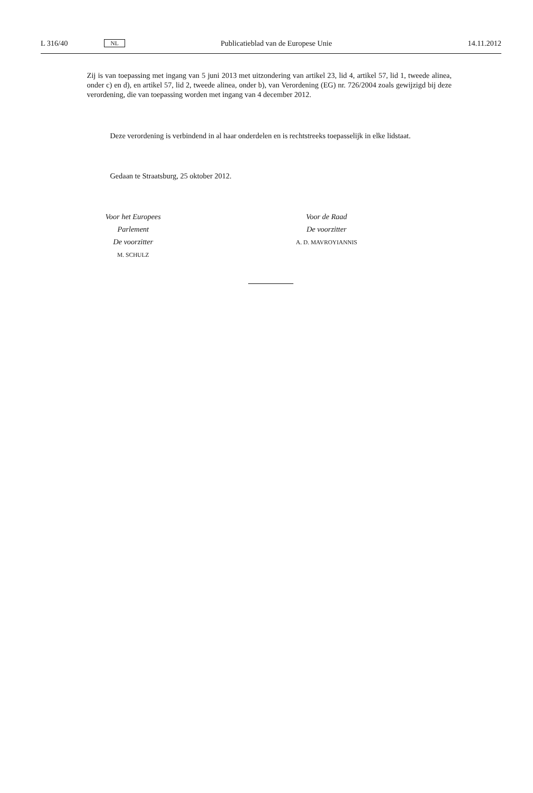L 316/40 NL Publicatieblad van de Europese Unie 14.11.2012
Zij is van toepassing met ingang van 5 juni 2013 met uitzondering van artikel 23, lid 4, artikel 57, lid 1, tweede alinea, onder c) en d), en artikel 57, lid 2, tweede alinea, onder b), van Verordening (EG) nr. 726/2004 zoals gewijzigd bij deze verordening, die van toepassing worden met ingang van 4 december 2012.
Deze verordening is verbindend in al haar onderdelen en is rechtstreeks toepasselijk in elke lidstaat.
Gedaan te Straatsburg, 25 oktober 2012.
Voor het Europees Parlement
De voorzitter
M. SCHULZ
Voor de Raad
De voorzitter
A. D. MAVROYIANNIS